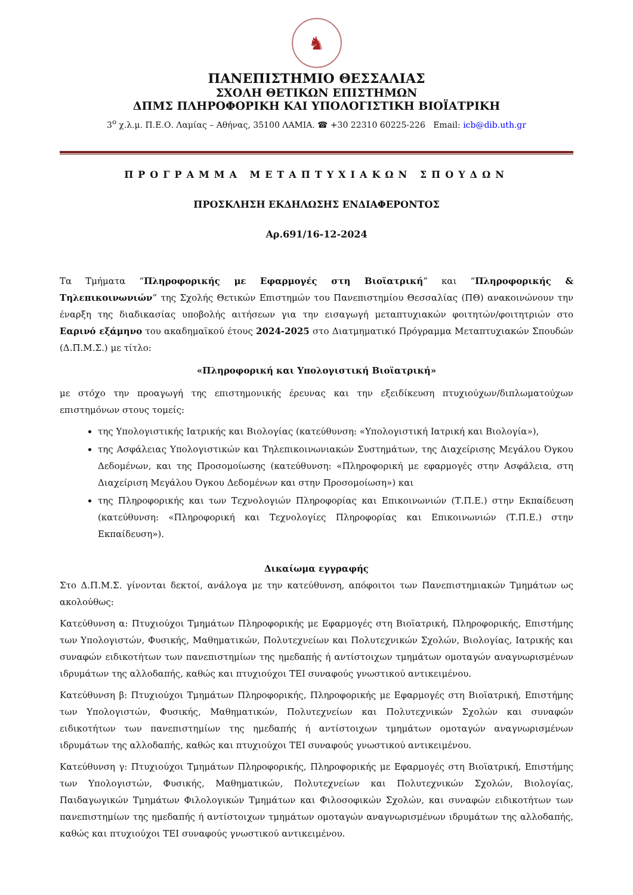♞
ΠΑΝΕΠΙΣΤΗΜΙΟ ΘΕΣΣΑΛΙΑΣ
ΣΧΟΛΗ ΘΕΤΙΚΩΝ ΕΠΙΣΤΗΜΩΝ
ΔΠΜΣ ΠΛΗΡΟΦΟΡΙΚΗ ΚΑΙ ΥΠΟΛΟΓΙΣΤΙΚΗ ΒΙΟΪΑΤΡΙΚΗ
3<sup>ο</sup> χ.λ.μ. Π.Ε.Ο. Λαμίας – Αθήνας, 35100 ΛΑΜΙΑ. ☎ +30 22310 60225-226 Email: icb@dib.uth.gr
ΠΡΟΓΡΑΜΜΑ ΜΕΤΑΠΤΥΧΙΑΚΩΝ ΣΠΟΥΔΩΝ
ΠΡΟΣΚΛΗΣΗ ΕΚΔΗΛΩΣΗΣ ΕΝΔΙΑΦΕΡΟΝΤΟΣ
Αρ.691/16-12-2024
Τα Τμήματα “Πληροφορικής με Εφαρμογές στη Βιοϊατρική” και “Πληροφορικής & Τηλεπικοινωνιών” της Σχολής Θετικών Επιστημών του Πανεπιστημίου Θεσσαλίας (ΠΘ) ανακοινώνουν την έναρξη της διαδικασίας υποβολής αιτήσεων για την εισαγωγή μεταπτυχιακών φοιτητών/φοιτητριών στο Εαρινό εξάμηνο του ακαδημαϊκού έτους 2024-2025 στο Διατμηματικό Πρόγραμμα Μεταπτυχιακών Σπουδών (Δ.Π.Μ.Σ.) με τίτλο:
«Πληροφορική και Υπολογιστική Βιοϊατρική»
με στόχο την προαγωγή της επιστημονικής έρευνας και την εξειδίκευση πτυχιούχων/διπλωματούχων επιστημόνων στους τομείς:
της Υπολογιστικής Ιατρικής και Βιολογίας (κατεύθυνση: «Υπολογιστική Ιατρική και Βιολογία»),
της Ασφάλειας Υπολογιστικών και Τηλεπικοινωνιακών Συστημάτων, της Διαχείρισης Μεγάλου Όγκου Δεδομένων, και της Προσομοίωσης (κατεύθυνση: «Πληροφορική με εφαρμογές στην Ασφάλεια, στη Διαχείριση Μεγάλου Όγκου Δεδομένων και στην Προσομοίωση») και
της Πληροφορικής και των Τεχνολογιών Πληροφορίας και Επικοινωνιών (Τ.Π.Ε.) στην Εκπαίδευση (κατεύθυνση: «Πληροφορική και Τεχνολογίες Πληροφορίας και Επικοινωνιών (Τ.Π.Ε.) στην Εκπαίδευση»).
Δικαίωμα εγγραφής
Στο Δ.Π.Μ.Σ. γίνονται δεκτοί, ανάλογα με την κατεύθυνση, απόφοιτοι των Πανεπιστημιακών Τμημάτων ως ακολούθως:
Κατεύθυνση α: Πτυχιούχοι Τμημάτων Πληροφορικής με Εφαρμογές στη Βιοϊατρική, Πληροφορικής, Επιστήμης των Υπολογιστών, Φυσικής, Μαθηματικών, Πολυτεχνείων και Πολυτεχνικών Σχολών, Βιολογίας, Ιατρικής και συναφών ειδικοτήτων των πανεπιστημίων της ημεδαπής ή αντίστοιχων τμημάτων ομοταγών αναγνωρισμένων ιδρυμάτων της αλλοδαπής, καθώς και πτυχιούχοι ΤΕΙ συναφούς γνωστικού αντικειμένου.
Κατεύθυνση β: Πτυχιούχοι Τμημάτων Πληροφορικής, Πληροφορικής με Εφαρμογές στη Βιοϊατρική, Επιστήμης των Υπολογιστών, Φυσικής, Μαθηματικών, Πολυτεχνείων και Πολυτεχνικών Σχολών και συναφών ειδικοτήτων των πανεπιστημίων της ημεδαπής ή αντίστοιχων τμημάτων ομοταγών αναγνωρισμένων ιδρυμάτων της αλλοδαπής, καθώς και πτυχιούχοι ΤΕΙ συναφούς γνωστικού αντικειμένου.
Κατεύθυνση γ: Πτυχιούχοι Τμημάτων Πληροφορικής, Πληροφορικής με Εφαρμογές στη Βιοϊατρική, Επιστήμης των Υπολογιστών, Φυσικής, Μαθηματικών, Πολυτεχνείων και Πολυτεχνικών Σχολών, Βιολογίας, Παιδαγωγικών Τμημάτων Φιλολογικών Τμημάτων και Φιλοσοφικών Σχολών, και συναφών ειδικοτήτων των πανεπιστημίων της ημεδαπής ή αντίστοιχων τμημάτων ομοταγών αναγνωρισμένων ιδρυμάτων της αλλοδαπής, καθώς και πτυχιούχοι ΤΕΙ συναφούς γνωστικού αντικειμένου.